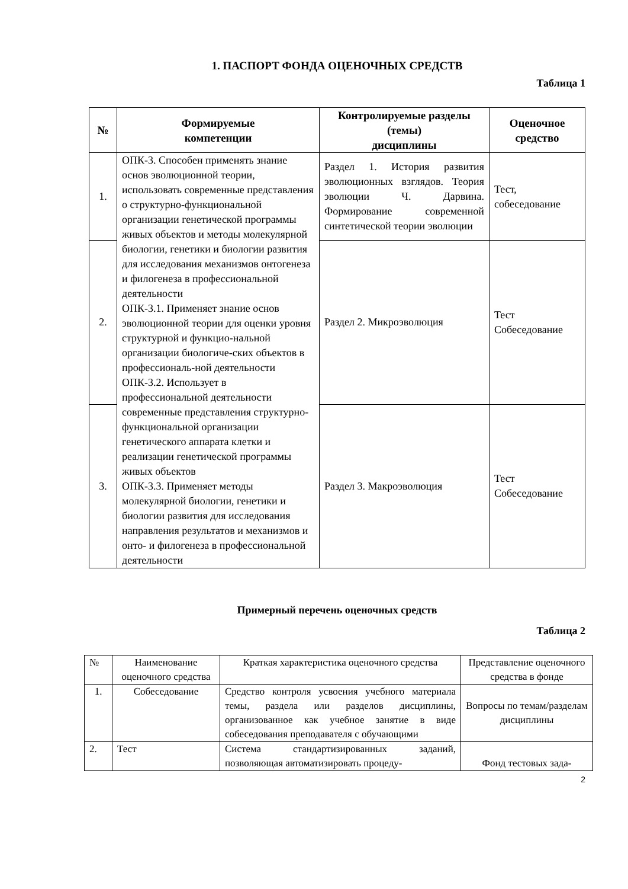1. ПАСПОРТ ФОНДА ОЦЕНОЧНЫХ СРЕДСТВ
Таблица 1
| № | Формируемые компетенции | Контролируемые разделы (темы) дисциплины | Оценочное средство |
| --- | --- | --- | --- |
| 1. | ОПК-3. Способен применять знание основ эволюционной теории, использовать современные представления о структурно-функциональной организации генетической программы живых объектов и методы молекулярной биологии, генетики и биологии развития для исследования механизмов онтогенеза и филогенеза в профессиональной деятельности ОПК-3.1. Применяет знание основ эволюционной теории для оценки уровня структурной и функцио-нальной организации биологиче-ских объектов в профессиональ-ной деятельности ОПК-3.2. Использует в профессиональной деятельности современные представления структурно-функциональной организации генетического аппарата клетки и реализации генетической программы живых объектов ОПК-3.3. Применяет методы молекулярной биологии, генетики и биологии развития для исследования направления результатов и механизмов и онто- и филогенеза в профессиональной деятельности | Раздел 1. История развития эволюционных взглядов. Теория эволюции Ч. Дарвина. Формирование современной синтетической теории эволюции | Тест, собеседование |
| 2. | | Раздел 2. Микроэволюция | Тест Собеседование |
| 3. | | Раздел 3. Макроэволюция | Тест Собеседование |
Примерный перечень оценочных средств
Таблица 2
| № | Наименование оценочного средства | Краткая характеристика оценочного средства | Представление оценочного средства в фонде |
| 1. | Собеседование | Средство контроля усвоения учебного материала темы, раздела или разделов дисциплины, организованное как учебное занятие в виде собеседования преподавателя с обучающими | Вопросы по темам/разделам дисциплины |
| 2. | Тест | Система стандартизированных заданий, позволяющая автоматизировать процеду- | Фонд тестовых зада- |
2